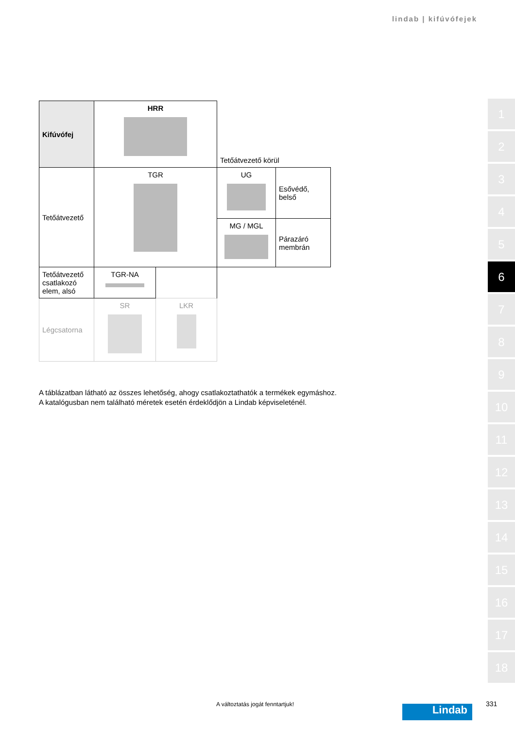lindab | kifúvófejek
| Kifúvófej | HRR | Tetőátvezető körül | |
| Tetőátvezető | TGR | UG | Esővédő, belső |
| | | MG / MGL | Párazáró membrán |
| Tetőátvezető csatlakozó elem, alsó | TGR-NA | |
| Légcsatorna | SR | LKR |
A táblázatban látható az összes lehetőség, ahogy csatlakoztathatók a termékek egymáshoz.
A katalógusban nem található méretek esetén érdeklődjön a Lindab képviseleténél.
1
2
3
4
5
6
7
8
9
10
11
12
13
14
15
16
17
18
A változtatás jogát fenntartjuk!
Lindab 331